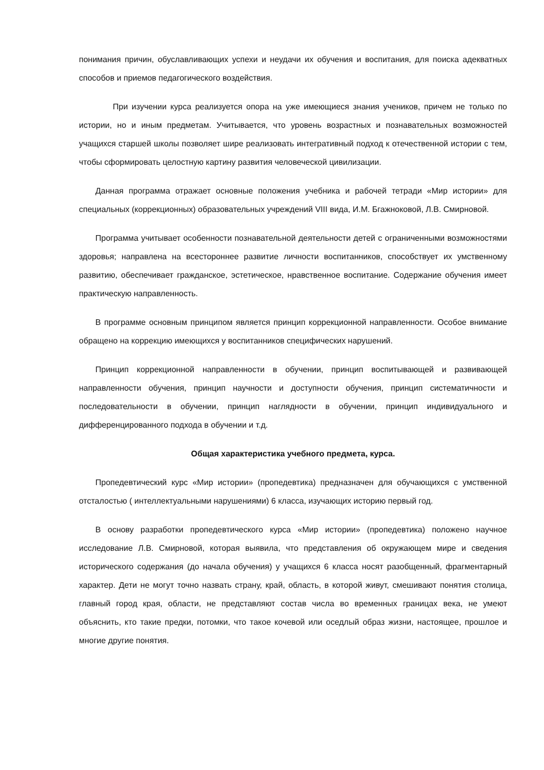понимания причин, обуславливающих успехи и неудачи их обучения и воспитания, для поиска адекватных способов и приемов педагогического воздействия.
При изучении курса реализуется опора на уже имеющиеся знания учеников, причем не только по истории, но и иным предметам. Учитывается, что уровень возрастных и познавательных возможностей учащихся старшей школы позволяет шире реализовать интегративный подход к отечественной истории с тем, чтобы сформировать целостную картину развития человеческой цивилизации.
Данная программа отражает основные положения учебника и рабочей тетради «Мир истории» для специальных (коррекционных) образовательных учреждений VIII вида, И.М. Бгажноковой, Л.В. Смирновой.
Программа учитывает особенности познавательной деятельности детей с ограниченными возможностями здоровья; направлена на всестороннее развитие личности воспитанников, способствует их умственному развитию, обеспечивает гражданское, эстетическое, нравственное воспитание. Содержание обучения имеет практическую направленность.
В программе основным принципом является принцип коррекционной направленности. Особое внимание обращено на коррекцию имеющихся у воспитанников специфических нарушений.
Принцип коррекционной направленности в обучении, принцип воспитывающей и развивающей направленности обучения, принцип научности и доступности обучения, принцип систематичности и последовательности в обучении, принцип наглядности в обучении, принцип индивидуального и дифференцированного подхода в обучении и т.д.
Общая характеристика учебного предмета, курса.
Пропедевтический курс «Мир истории» (пропедевтика) предназначен для обучающихся с умственной отсталостью ( интеллектуальными нарушениями) 6 класса, изучающих историю первый год.
В основу разработки пропедевтического курса «Мир истории» (пропедевтика) положено научное исследование Л.В. Смирновой, которая выявила, что представления об окружающем мире и сведения исторического содержания (до начала обучения) у учащихся 6 класса носят разобщенный, фрагментарный характер. Дети не могут точно назвать страну, край, область, в которой живут, смешивают понятия столица, главный город края, области, не представляют состав числа во временных границах века, не умеют объяснить, кто такие предки, потомки, что такое кочевой или оседлый образ жизни, настоящее, прошлое и многие другие понятия.